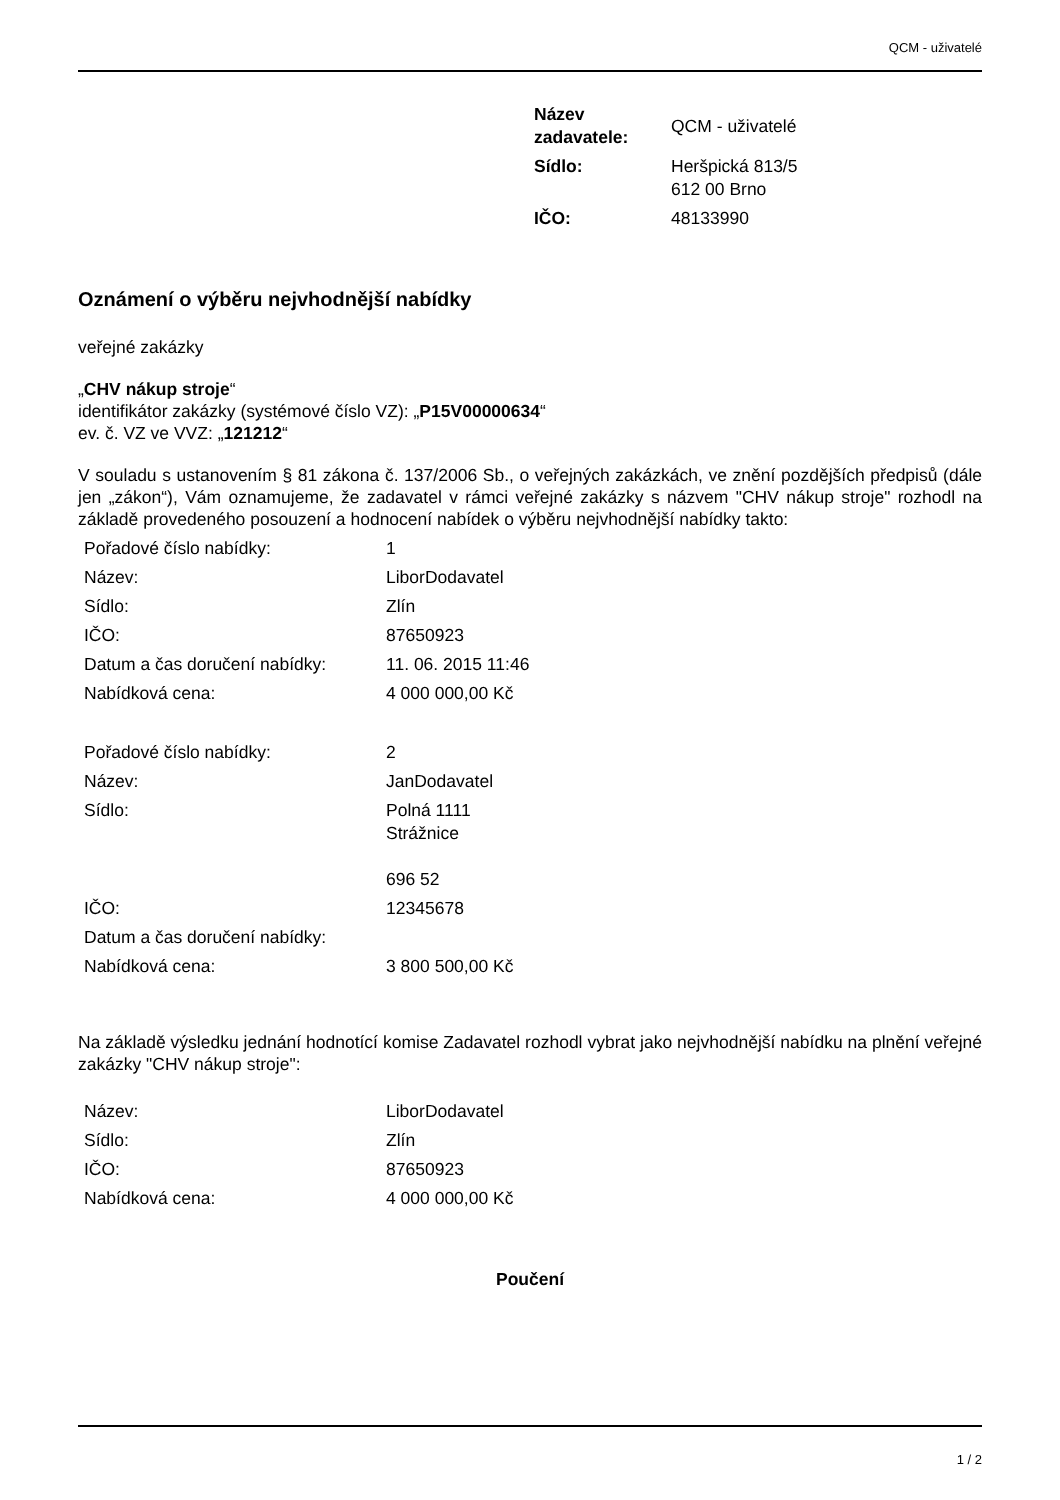QCM - uživatelé
| Název zadavatele: | QCM - uživatelé |
| Sídlo: | Heršpická 813/5 612 00 Brno |
| IČO: | 48133990 |
Oznámení o výběru nejvhodnější nabídky
veřejné zakázky
„CHV nákup stroje“
identifikátor zakázky (systémové číslo VZ): „P15V00000634“
ev. č. VZ ve VVZ: „121212“
V souladu s ustanovením § 81 zákona č. 137/2006 Sb., o veřejných zakázkách, ve znění pozdějších předpisů (dále jen „zákon“), Vám oznamujeme, že zadavatel v rámci veřejné zakázky s názvem "CHV nákup stroje" rozhodl na základě provedeného posouzení a hodnocení nabídek o výběru nejvhodnější nabídky takto:
| Pořadové číslo nabídky: | 1 |
| Název: | LiborDodavatel |
| Sídlo: | Zlín |
| IČO: | 87650923 |
| Datum a čas doručení nabídky: | 11. 06. 2015 11:46 |
| Nabídková cena: | 4 000 000,00 Kč |
| Pořadové číslo nabídky: | 2 |
| Název: | JanDodavatel |
| Sídlo: | Polná 1111 Strážnice 696 52 |
| IČO: | 12345678 |
| Datum a čas doručení nabídky: | |
| Nabídková cena: | 3 800 500,00 Kč |
Na základě výsledku jednání hodnotící komise Zadavatel rozhodl vybrat jako nejvhodnější nabídku na plnění veřejné zakázky "CHV nákup stroje":
| Název: | LiborDodavatel |
| Sídlo: | Zlín |
| IČO: | 87650923 |
| Nabídková cena: | 4 000 000,00 Kč |
Poučení
1 / 2